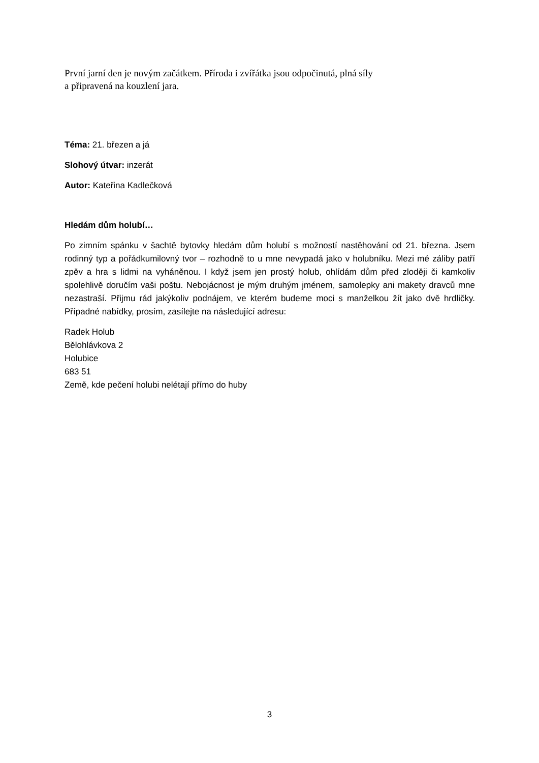První jarní den je novým začátkem. Příroda i zvířátka jsou odpočinutá, plná síly
a připravená na kouzlení jara.
Téma: 21. březen a já
Slohový útvar: inzerát
Autor: Kateřina Kadlečková
Hledám dům holubí…
Po zimním spánku v šachtě bytovky hledám dům holubí s možností nastěhování od 21. března. Jsem rodinný typ a pořádkumilovný tvor – rozhodně to u mne nevypadá jako v holubníku. Mezi mé záliby patří zpěv a hra s lidmi na vyháněnou. I když jsem jen prostý holub, ohlídám dům před zloději či kamkoliv spolehlivě doručím vaši poštu. Nebojácnost je mým druhým jménem, samolepky ani makety dravců mne nezastraší. Přijmu rád jakýkoliv podnájem, ve kterém budeme moci s manželkou žít jako dvě hrdličky. Případné nabídky, prosím, zasílejte na následující adresu:
Radek Holub
Bělohlávkova 2
Holubice
683 51
Země, kde pečení holubi nelétají přímo do huby
3